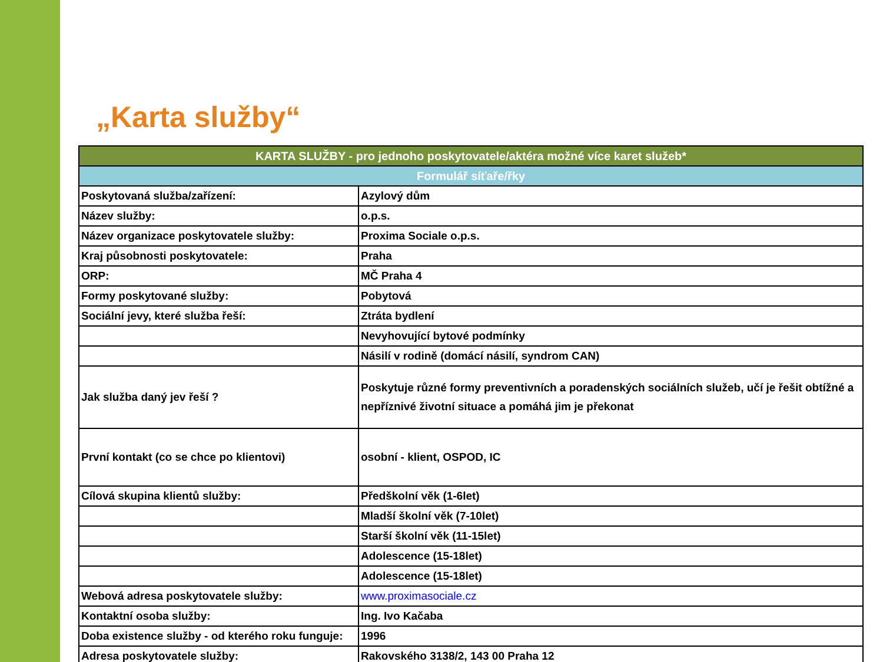„Karta služby“
| KARTA SLUŽBY - pro jednoho poskytovatele/aktéra možné více karet služeb* | |
| --- | --- |
| Formulář síťaře/řky | |
| Poskytovaná služba/zařízení: | Azylový dům |
| Název služby: | o.p.s. |
| Název organizace poskytovatele služby: | Proxima Sociale o.p.s. |
| Kraj působnosti poskytovatele: | Praha |
| ORP: | MČ Praha 4 |
| Formy poskytované služby: | Pobytová |
| Sociální jevy, které služba řeší: | Ztráta bydlení |
| | Nevyhovující bytové podmínky |
| | Násilí v rodině (domácí násilí, syndrom CAN) |
| Jak služba daný jev řeší ? | Poskytuje různé formy preventivních a poradenských sociálních služeb, učí je řešit obtížné a nepříznivé životní situace a pomáhá jim je překonat |
| První kontakt (co se chce po klientovi) | osobní - klient, OSPOD, IC |
| Cílová skupina klientů služby: | Předškolní věk (1-6let) |
| | Mladší školní věk (7-10let) |
| | Starší školní věk (11-15let) |
| | Adolescence (15-18let) |
| | Adolescence (15-18let) |
| Webová adresa poskytovatele služby: | www.proximasociale.cz |
| Kontaktní osoba služby: | Ing. Ivo Kačaba |
| Doba existence služby - od kterého roku funguje: | 1996 |
| Adresa poskytovatele služby: | Rakovského 3138/2, 143 00 Praha 12 |